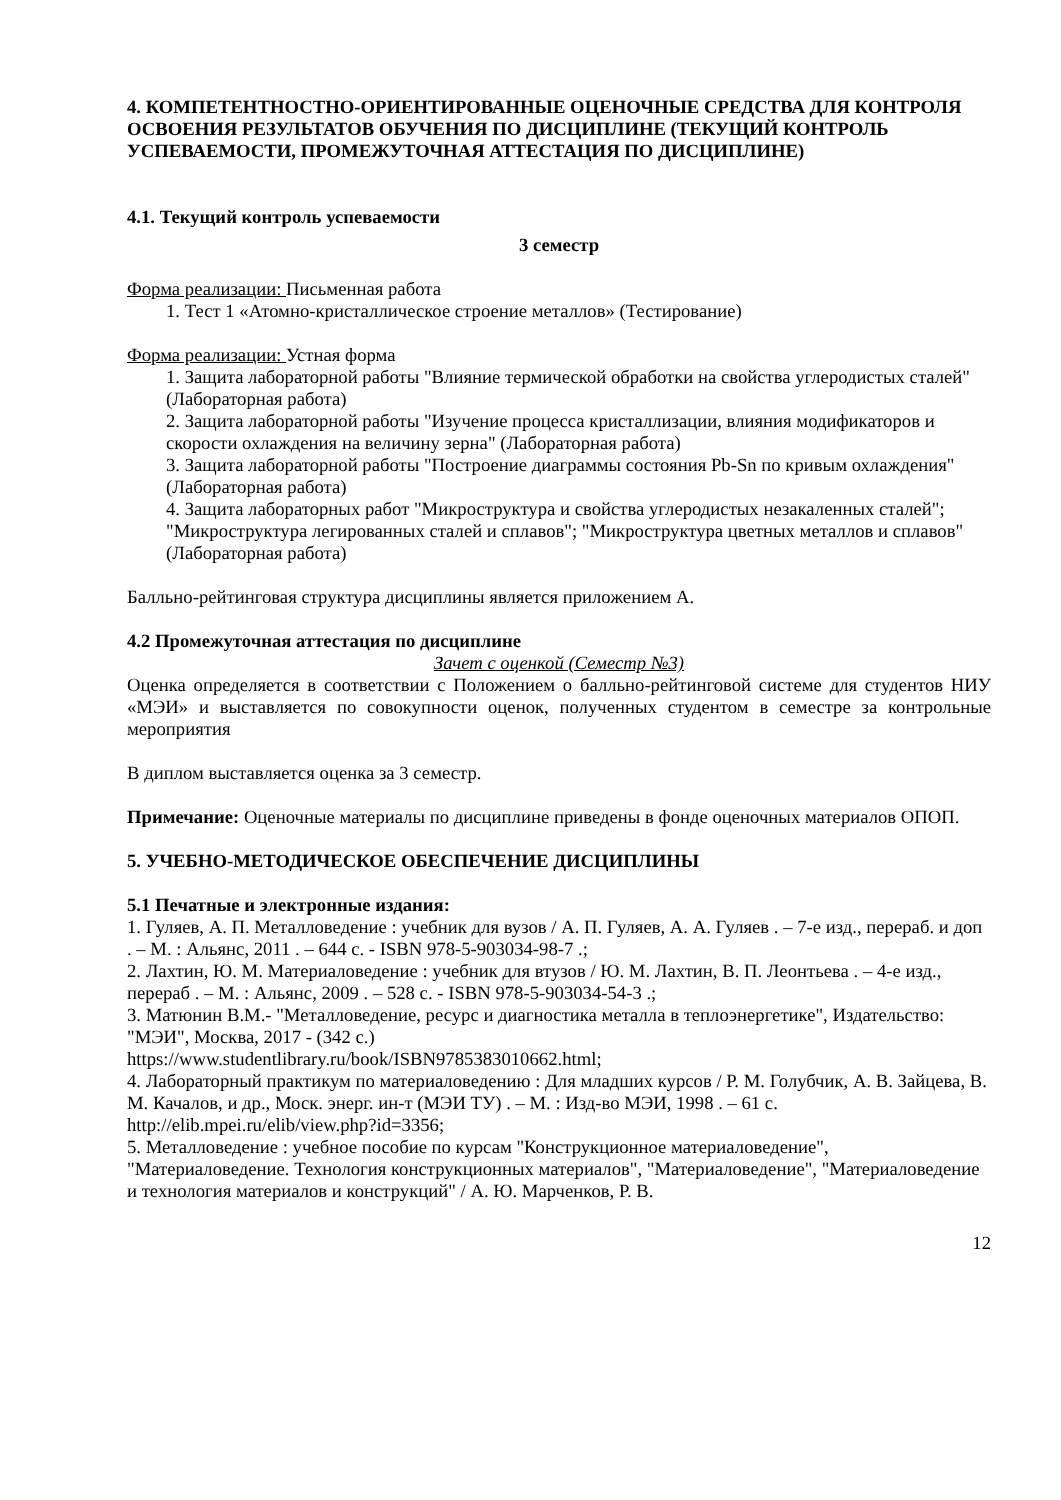4. КОМПЕТЕНТНОСТНО-ОРИЕНТИРОВАННЫЕ ОЦЕНОЧНЫЕ СРЕДСТВА ДЛЯ КОНТРОЛЯ ОСВОЕНИЯ РЕЗУЛЬТАТОВ ОБУЧЕНИЯ ПО ДИСЦИПЛИНЕ (ТЕКУЩИЙ КОНТРОЛЬ УСПЕВАЕМОСТИ, ПРОМЕЖУТОЧНАЯ АТТЕСТАЦИЯ ПО ДИСЦИПЛИНЕ)
4.1. Текущий контроль успеваемости
3 семестр
Форма реализации: Письменная работа
1. Тест 1 «Атомно-кристаллическое строение металлов» (Тестирование)
Форма реализации: Устная форма
1. Защита лабораторной работы "Влияние термической обработки на свойства углеродистых сталей" (Лабораторная работа)
2. Защита лабораторной работы "Изучение процесса кристаллизации, влияния модификаторов и скорости охлаждения на величину зерна" (Лабораторная работа)
3. Защита лабораторной работы "Построение диаграммы состояния Pb-Sn по кривым охлаждения" (Лабораторная работа)
4. Защита лабораторных работ "Микроструктура и свойства углеродистых незакаленных сталей"; "Микроструктура легированных сталей и сплавов"; "Микроструктура цветных металлов и сплавов" (Лабораторная работа)
Балльно-рейтинговая структура дисциплины является приложением А.
4.2 Промежуточная аттестация по дисциплине
Зачет с оценкой (Семестр №3)
Оценка определяется в соответствии с Положением о балльно-рейтинговой системе для студентов НИУ «МЭИ» и выставляется по совокупности оценок, полученных студентом в семестре за контрольные мероприятия
В диплом выставляется оценка за 3 семестр.
Примечание: Оценочные материалы по дисциплине приведены в фонде оценочных материалов ОПОП.
5. УЧЕБНО-МЕТОДИЧЕСКОЕ ОБЕСПЕЧЕНИЕ ДИСЦИПЛИНЫ
5.1 Печатные и электронные издания:
1. Гуляев, А. П. Металловедение : учебник для вузов / А. П. Гуляев, А. А. Гуляев . – 7-е изд., перераб. и доп . – М. : Альянс, 2011 . – 644 с. - ISBN 978-5-903034-98-7 .;
2. Лахтин, Ю. М. Материаловедение : учебник для втузов / Ю. М. Лахтин, В. П. Леонтьева . – 4-е изд., перераб . – М. : Альянс, 2009 . – 528 с. - ISBN 978-5-903034-54-3 .;
3. Матюнин В.М.- "Металловедение, ресурс и диагностика металла в теплоэнергетике", Издательство: "МЭИ", Москва, 2017 - (342 с.)
https://www.studentlibrary.ru/book/ISBN9785383010662.html;
4. Лабораторный практикум по материаловедению : Для младших курсов / Р. М. Голубчик, А. В. Зайцева, В. М. Качалов, и др., Моск. энерг. ин-т (МЭИ ТУ) . – М. : Изд-во МЭИ, 1998 . – 61 с.
http://elib.mpei.ru/elib/view.php?id=3356;
5. Металловедение : учебное пособие по курсам "Конструкционное материаловедение", "Материаловедение. Технология конструкционных материалов", "Материаловедение", "Материаловедение и технология материалов и конструкций" / А. Ю. Марченков, Р. В.
12